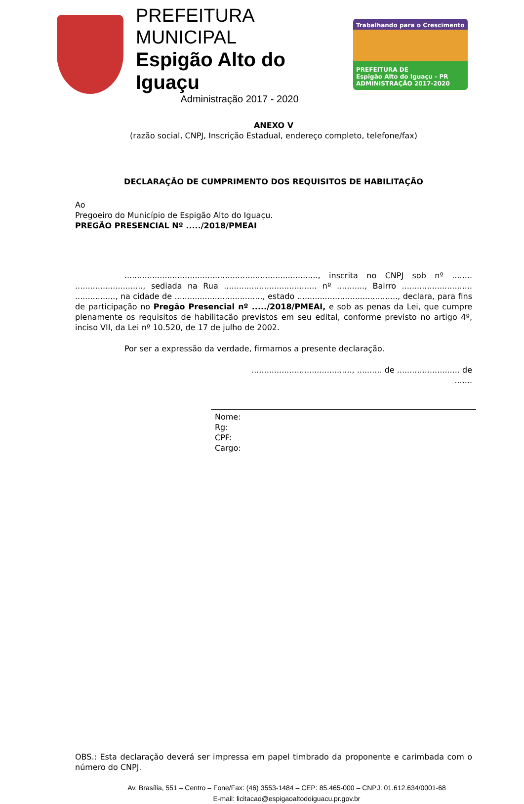PREFEITURA MUNICIPAL
Espigão Alto do Iguaçu
Administração 2017 - 2020
Trabalhando para o Crescimento
PREFEITURA DE
Espigão Alto do Iguaçu - PR
ADMINISTRAÇÃO 2017-2020
ANEXO V
(razão social, CNPJ, Inscrição Estadual, endereço completo, telefone/fax)
DECLARAÇÃO DE CUMPRIMENTO DOS REQUISITOS DE HABILITAÇÃO
Ao
Pregoeiro do Município de Espigão Alto do Iguaçu.
PREGÃO PRESENCIAL Nº ...../2018/PMEAI
............................................................................., inscrita no CNPJ sob nº ........ ..........................., sediada na Rua ..................................... nº ..........., Bairro ............................ ................, na cidade de ..................................., estado ........................................, declara, para fins de participação no Pregão Presencial nº ...../2018/PMEAI, e sob as penas da Lei, que cumpre plenamente os requisitos de habilitação previstos em seu edital, conforme previsto no artigo 4º, inciso VII, da Lei nº 10.520, de 17 de julho de 2002.
Por ser a expressão da verdade, firmamos a presente declaração.
........................................, .......... de ......................... de .......
Nome:
Rg:
CPF:
Cargo:
OBS.: Esta declaração deverá ser impressa em papel timbrado da proponente e carimbada com o número do CNPJ.
Av. Brasília, 551 – Centro – Fone/Fax: (46) 3553-1484 – CEP: 85.465-000 – CNPJ: 01.612.634/0001-68
E-mail: licitacao@espigaoaltodoiguacu.pr.gov.br